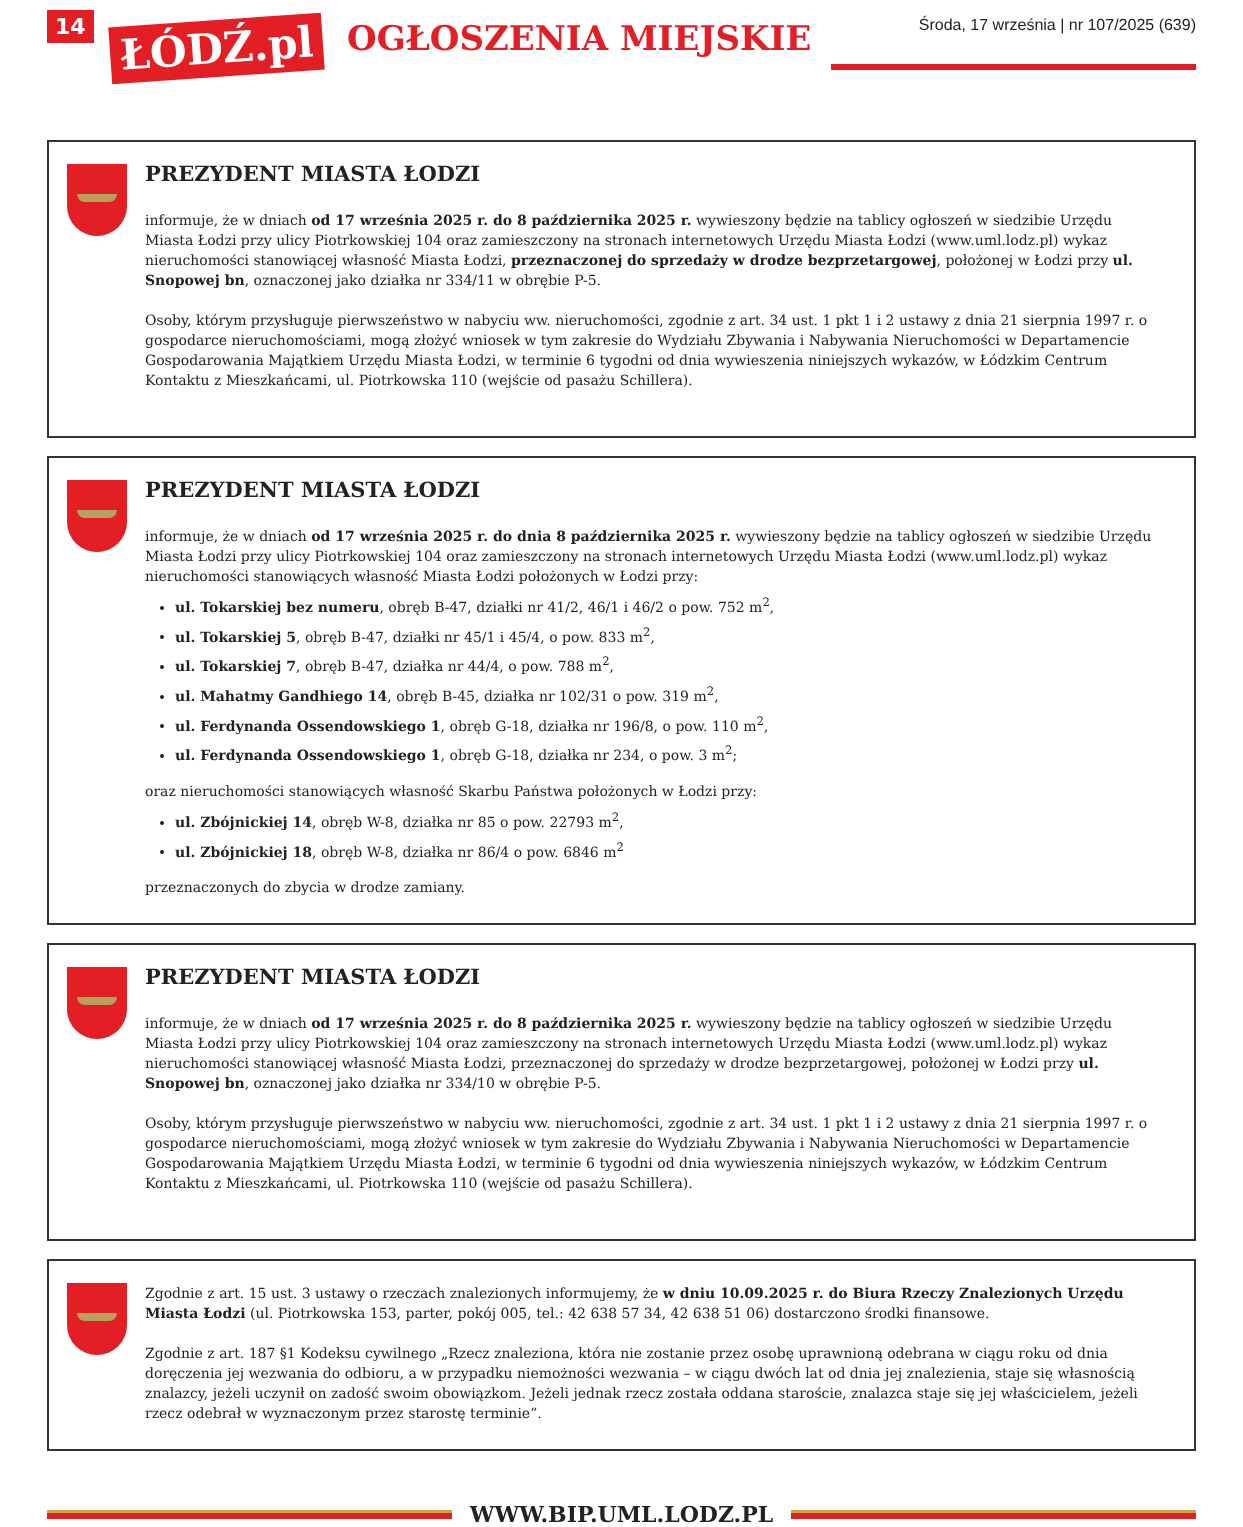14
ŁÓDŹ.pl
OGŁOSZENIA MIEJSKIE
Środa, 17 września | nr 107/2025 (639)
PREZYDENT MIASTA ŁODZI
informuje, że w dniach od 17 września 2025 r. do 8 października 2025 r. wywieszony będzie na tablicy ogłoszeń w siedzibie Urzędu Miasta Łodzi przy ulicy Piotrkowskiej 104 oraz zamieszczony na stronach internetowych Urzędu Miasta Łodzi (www.uml.lodz.pl) wykaz nieruchomości stanowiącej własność Miasta Łodzi, przeznaczonej do sprzedaży w drodze bezprzetargowej, położonej w Łodzi przy ul. Snopowej bn, oznaczonej jako działka nr 334/11 w obrębie P-5.
Osoby, którym przysługuje pierwszeństwo w nabyciu ww. nieruchomości, zgodnie z art. 34 ust. 1 pkt 1 i 2 ustawy z dnia 21 sierpnia 1997 r. o gospodarce nieruchomościami, mogą złożyć wniosek w tym zakresie do Wydziału Zbywania i Nabywania Nieruchomości w Departamencie Gospodarowania Majątkiem Urzędu Miasta Łodzi, w terminie 6 tygodni od dnia wywieszenia niniejszych wykazów, w Łódzkim Centrum Kontaktu z Mieszkańcami, ul. Piotrkowska 110 (wejście od pasażu Schillera).
PREZYDENT MIASTA ŁODZI
informuje, że w dniach od 17 września 2025 r. do dnia 8 października 2025 r. wywieszony będzie na tablicy ogłoszeń w siedzibie Urzędu Miasta Łodzi przy ulicy Piotrkowskiej 104 oraz zamieszczony na stronach internetowych Urzędu Miasta Łodzi (www.uml.lodz.pl) wykaz nieruchomości stanowiących własność Miasta Łodzi położonych w Łodzi przy:
ul. Tokarskiej bez numeru, obręb B-47, działki nr 41/2, 46/1 i 46/2 o pow. 752 m<sup>2</sup>,
ul. Tokarskiej 5, obręb B-47, działki nr 45/1 i 45/4, o pow. 833 m<sup>2</sup>,
ul. Tokarskiej 7, obręb B-47, działka nr 44/4, o pow. 788 m<sup>2</sup>,
ul. Mahatmy Gandhiego 14, obręb B-45, działka nr 102/31 o pow. 319 m<sup>2</sup>,
ul. Ferdynanda Ossendowskiego 1, obręb G-18, działka nr 196/8, o pow. 110 m<sup>2</sup>,
ul. Ferdynanda Ossendowskiego 1, obręb G-18, działka nr 234, o pow. 3 m<sup>2</sup>;
oraz nieruchomości stanowiących własność Skarbu Państwa położonych w Łodzi przy:
ul. Zbójnickiej 14, obręb W-8, działka nr 85 o pow. 22793 m<sup>2</sup>,
ul. Zbójnickiej 18, obręb W-8, działka nr 86/4 o pow. 6846 m<sup>2</sup>
przeznaczonych do zbycia w drodze zamiany.
PREZYDENT MIASTA ŁODZI
informuje, że w dniach od 17 września 2025 r. do 8 października 2025 r. wywieszony będzie na tablicy ogłoszeń w siedzibie Urzędu Miasta Łodzi przy ulicy Piotrkowskiej 104 oraz zamieszczony na stronach internetowych Urzędu Miasta Łodzi (www.uml.lodz.pl) wykaz nieruchomości stanowiącej własność Miasta Łodzi, przeznaczonej do sprzedaży w drodze bezprzetargowej, położonej w Łodzi przy ul. Snopowej bn, oznaczonej jako działka nr 334/10 w obrębie P-5.
Osoby, którym przysługuje pierwszeństwo w nabyciu ww. nieruchomości, zgodnie z art. 34 ust. 1 pkt 1 i 2 ustawy z dnia 21 sierpnia 1997 r. o gospodarce nieruchomościami, mogą złożyć wniosek w tym zakresie do Wydziału Zbywania i Nabywania Nieruchomości w Departamencie Gospodarowania Majątkiem Urzędu Miasta Łodzi, w terminie 6 tygodni od dnia wywieszenia niniejszych wykazów, w Łódzkim Centrum Kontaktu z Mieszkańcami, ul. Piotrkowska 110 (wejście od pasażu Schillera).
Zgodnie z art. 15 ust. 3 ustawy o rzeczach znalezionych informujemy, że w dniu 10.09.2025 r. do Biura Rzeczy Znalezionych Urzędu Miasta Łodzi (ul. Piotrkowska 153, parter, pokój 005, tel.: 42 638 57 34, 42 638 51 06) dostarczono środki finansowe.
Zgodnie z art. 187 §1 Kodeksu cywilnego „Rzecz znaleziona, która nie zostanie przez osobę uprawnioną odebrana w ciągu roku od dnia doręczenia jej wezwania do odbioru, a w przypadku niemożności wezwania – w ciągu dwóch lat od dnia jej znalezienia, staje się własnością znalazcy, jeżeli uczynił on zadość swoim obowiązkom. Jeżeli jednak rzecz została oddana staroście, znalazca staje się jej właścicielem, jeżeli rzecz odebrał w wyznaczonym przez starostę terminie”.
WWW.BIP.UML.LODZ.PL